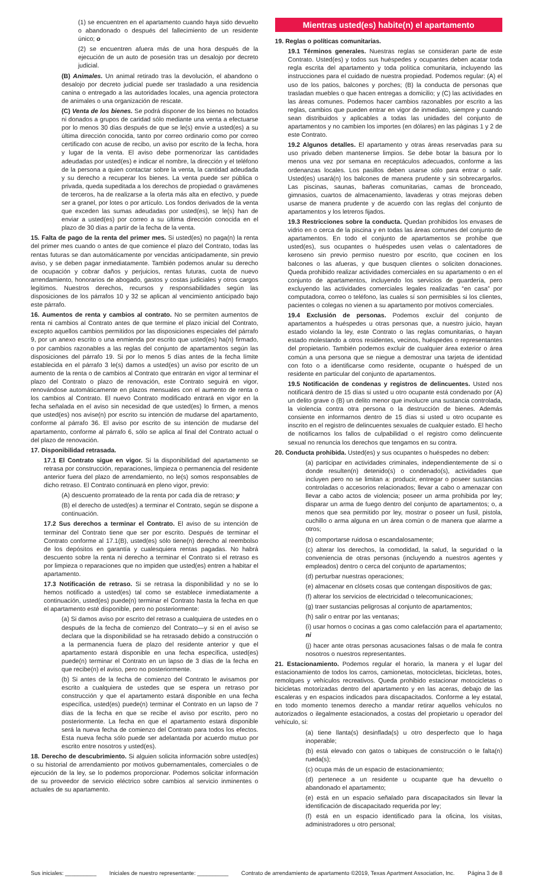(1) se encuentren en el apartamento cuando haya sido devuelto o abandonado o después del fallecimiento de un residente único; o
(2) se encuentren afuera más de una hora después de la ejecución de un auto de posesión tras un desalojo por decreto judicial.
(B) Animales. Un animal retirado tras la devolución, el abandono o desalojo por decreto judicial puede ser trasladado a una residencia canina o entregado a las autoridades locales, una agencia protectora de animales o una organización de rescate.
(C) Venta de los bienes. Se podrá disponer de los bienes no botados ni donados a grupos de caridad sólo mediante una venta a efectuarse por lo menos 30 días después de que se le(s) envíe a usted(es) a su última dirección conocida, tanto por correo ordinario como por correo certificado con acuse de recibo, un aviso por escrito de la fecha, hora y lugar de la venta. El aviso debe pormenorizar las cantidades adeudadas por usted(es) e indicar el nombre, la dirección y el teléfono de la persona a quien contactar sobre la venta, la cantidad adeudada y su derecho a recuperar los bienes. La venta puede ser pública o privada, queda supeditada a los derechos de propiedad o gravámenes de terceros, ha de realizarse a la oferta más alta en efectivo, y puede ser a granel, por lotes o por artículo. Los fondos derivados de la venta que exceden las sumas adeudadas por usted(es), se le(s) han de enviar a usted(es) por correo a su última dirección conocida en el plazo de 30 días a partir de la fecha de la venta.
15. Falta de pago de la renta del primer mes. Si usted(es) no paga(n) la renta del primer mes cuando o antes de que comience el plazo del Contrato, todas las rentas futuras se dan automáticamente por vencidas anticipadamente, sin previo aviso, y se deben pagar inmediatamente. También podemos anular su derecho de ocupación y cobrar daños y perjuicios, rentas futuras, cuota de nuevo arrendamiento, honorarios de abogado, gastos y costas judiciales y otros cargos legítimos. Nuestros derechos, recursos y responsabilidades según las disposiciones de los párrafos 10 y 32 se aplican al vencimiento anticipado bajo este párrafo.
16. Aumentos de renta y cambios al contrato. No se permiten aumentos de renta ni cambios al Contrato antes de que termine el plazo inicial del Contrato, excepto aquellos cambios permitidos por las disposiciones especiales del párrafo 9, por un anexo escrito o una enmienda por escrito que usted(es) ha(n) firmado, o por cambios razonables a las reglas del conjunto de apartamentos según las disposiciones del párrafo 19. Si por lo menos 5 días antes de la fecha límite establecida en el párrafo 3 le(s) damos a usted(es) un aviso por escrito de un aumento de la renta o de cambios al Contrato que entrarán en vigor al terminar el plazo del Contrato o plazo de renovación, este Contrato seguirá en vigor, renovándose automáticamente en plazos mensuales con el aumento de renta o los cambios al Contrato. El nuevo Contrato modificado entrará en vigor en la fecha señalada en el aviso sin necesidad de que usted(es) lo firmen, a menos que usted(es) nos avise(n) por escrito su intención de mudarse del apartamento, conforme al párrafo 36. El aviso por escrito de su intención de mudarse del apartamento, conforme al párrafo 6, sólo se aplica al final del Contrato actual o del plazo de renovación.
17. Disponibilidad retrasada.
17.1 El Contrato sigue en vigor. Si la disponibilidad del apartamento se retrasa por construcción, reparaciones, limpieza o permanencia del residente anterior fuera del plazo de arrendamiento, no le(s) somos responsables de dicho retraso. El Contrato continuará en pleno vigor, previo:
(A) descuento prorrateado de la renta por cada día de retraso; y
(B) el derecho de usted(es) a terminar el Contrato, según se dispone a continuación.
17.2 Sus derechos a terminar el Contrato. El aviso de su intención de terminar del Contrato tiene que ser por escrito. Después de terminar el Contrato conforme al 17.1(B), usted(es) sólo tiene(n) derecho al reembolso de los depósitos en garantía y cualesquiera rentas pagadas. No habrá descuento sobre la renta ni derecho a terminar el Contrato si el retraso es por limpieza o reparaciones que no impiden que usted(es) entren a habitar el apartamento.
17.3 Notificación de retraso. Si se retrasa la disponibilidad y no se lo hemos notificado a usted(es) tal como se establece inmediatamente a continuación, usted(es) puede(n) terminar el Contrato hasta la fecha en que el apartamento esté disponible, pero no posteriormente:
(a) Si damos aviso por escrito del retraso a cualquiera de ustedes en o después de la fecha de comienzo del Contrato—y si en el aviso se declara que la disponibilidad se ha retrasado debido a construcción o a la permanencia fuera de plazo del residente anterior y que el apartamento estará disponible en una fecha específica, usted(es) puede(n) terminar el Contrato en un lapso de 3 días de la fecha en que recibe(n) el aviso, pero no posteriormente.
(b) Si antes de la fecha de comienzo del Contrato le avisamos por escrito a cualquiera de ustedes que se espera un retraso por construcción y que el apartamento estará disponible en una fecha específica, usted(es) puede(n) terminar el Contrato en un lapso de 7 días de la fecha en que se recibe el aviso por escrito, pero no posteriormente. La fecha en que el apartamento estará disponible será la nueva fecha de comienzo del Contrato para todos los efectos. Esta nueva fecha sólo puede ser adelantada por acuerdo mutuo por escrito entre nosotros y usted(es).
18. Derecho de descubrimiento. Si alguien solicita información sobre usted(es) o su historial de arrendamiento por motivos gubernamentales, comerciales o de ejecución de la ley, se lo podemos proporcionar. Podemos solicitar información de su proveedor de servicio eléctrico sobre cambios al servicio inminentes o actuales de su apartamento.
Mientras usted(es) habite(n) el apartamento
19. Reglas o políticas comunitarias.
19.1 Términos generales. Nuestras reglas se consideran parte de este Contrato. Usted(es) y todos sus huéspedes y ocupantes deben acatar toda regla escrita del apartamento y toda política comunitaria, incluyendo las instrucciones para el cuidado de nuestra propiedad. Podemos regular: (A) el uso de los patios, balcones y porches; (B) la conducta de personas que trasladan muebles o que hacen entregas a domicilio; y (C) las actividades en las áreas comunes. Podemos hacer cambios razonables por escrito a las reglas, cambios que pueden entrar en vigor de inmediato, siempre y cuando sean distribuidos y aplicables a todas las unidades del conjunto de apartamentos y no cambien los importes (en dólares) en las páginas 1 y 2 de este Contrato.
19.2 Algunos detalles. El apartamento y otras áreas reservadas para su uso privado deben mantenerse limpios. Se debe botar la basura por lo menos una vez por semana en receptáculos adecuados, conforme a las ordenanzas locales. Los pasillos deben usarse sólo para entrar o salir. Usted(es) usará(n) los balcones de manera prudente y sin sobrecargarlos. Las piscinas, saunas, bañeras comunitarias, camas de bronceado, gimnasios, cuartos de almacenamiento, lavaderas y otras mejoras deben usarse de manera prudente y de acuerdo con las reglas del conjunto de apartamentos y los letreros fijados.
19.3 Restricciones sobre la conducta. Quedan prohibidos los envases de vidrio en o cerca de la piscina y en todas las áreas comunes del conjunto de apartamentos. En todo el conjunto de apartamentos se prohíbe que usted(es), sus ocupantes o huéspedes usen velas o calentadores de keroseno sin previo permiso nuestro por escrito, que cocinen en los balcones o las afueras, y que busquen clientes o soliciten donaciones. Queda prohibido realizar actividades comerciales en su apartamento o en el conjunto de apartamentos, incluyendo los servicios de guardería, pero excluyendo las actividades comerciales legales realizadas “en casa” por computadora, correo o teléfono, las cuales sí son permisibles si los clientes, pacientes o colegas no vienen a su apartamento por motivos comerciales.
19.4 Exclusión de personas. Podemos excluir del conjunto de apartamentos a huéspedes u otras personas que, a nuestro juicio, hayan estado violando la ley, este Contrato o las reglas comunitarias, o hayan estado molestando a otros residentes, vecinos, huéspedes o representantes del propietario. También podemos excluir de cualquier área exterior o área común a una persona que se niegue a demostrar una tarjeta de identidad con foto o a identificarse como residente, ocupante o huésped de un residente en particular del conjunto de apartamentos.
19.5 Notificación de condenas y registros de delincuentes. Usted nos notificará dentro de 15 días si usted u otro ocupante está condenado por (A) un delito grave o (B) un delito menor que involucre una sustancia controlada, la violencia contra otra persona o la destrucción de bienes. Además consiente en informarnos dentro de 15 días si usted u otro ocupante es inscrito en el registro de delincuentes sexuales de cualquier estado. El hecho de notificarnos los fallos de culpabilidad o el registro como delincuente sexual no renuncia los derechos que tengamos en su contra.
20. Conducta prohibida. Usted(es) y sus ocupantes o huéspedes no deben:
(a) participar en actividades criminales, independientemente de si o donde resulten(n) detenido(s) o condenado(s), actividades que incluyen pero no se limitan a: producir, entregar o poseer sustancias controladas o accesorios relacionados; llevar a cabo o amenazar con llevar a cabo actos de violencia; poseer un arma prohibida por ley; disparar un arma de fuego dentro del conjunto de apartamentos; o, a menos que sea permitido por ley, mostrar o poseer un fusil, pistola, cuchillo o arma alguna en un área común o de manera que alarme a otros;
(b) comportarse ruidosa o escandalosamente;
(c) alterar los derechos, la comodidad, la salud, la seguridad o la conveniencia de otras personas (incluyendo a nuestros agentes y empleados) dentro o cerca del conjunto de apartamentos;
(d) perturbar nuestras operaciones;
(e) almacenar en clósets cosas que contengan dispositivos de gas;
(f) alterar los servicios de electricidad o telecomunicaciones;
(g) traer sustancias peligrosas al conjunto de apartamentos;
(h) salir o entrar por las ventanas;
(i) usar hornos o cocinas a gas como calefacción para el apartamento; ni
(j) hacer ante otras personas acusaciones falsas o de mala fe contra nosotros o nuestros representantes.
21. Estacionamiento. Podemos regular el horario, la manera y el lugar del estacionamiento de todos los carros, camionetas, motocicletas, bicicletas, botes, remolques y vehículos recreativos. Queda prohibido estacionar motocicletas o bicicletas motorizadas dentro del apartamento y en las aceras, debajo de las escaleras y en espacios indicados para discapacitados. Conforme a ley estatal, en todo momento tenemos derecho a mandar retirar aquellos vehículos no autorizados o ilegalmente estacionados, a costas del propietario u operador del vehículo, si:
(a) tiene llanta(s) desinflada(s) u otro desperfecto que lo haga inoperable;
(b) está elevado con gatos o tabiques de construcción o le falta(n) rueda(s);
(c) ocupa más de un espacio de estacionamiento;
(d) pertenece a un residente u ocupante que ha devuelto o abandonado el apartamento;
(e) está en un espacio señalado para discapacitados sin llevar la identificación de discapacitado requerida por ley;
(f) está en un espacio identificado para la oficina, los visitas, administradores u otro personal;
Sus iniciales: __________ Iniciales de nuestro representante: __________ Contrato de arrendamiento de apartamento ©2019, Texas Apartment Association, Inc. Página 3 de 8